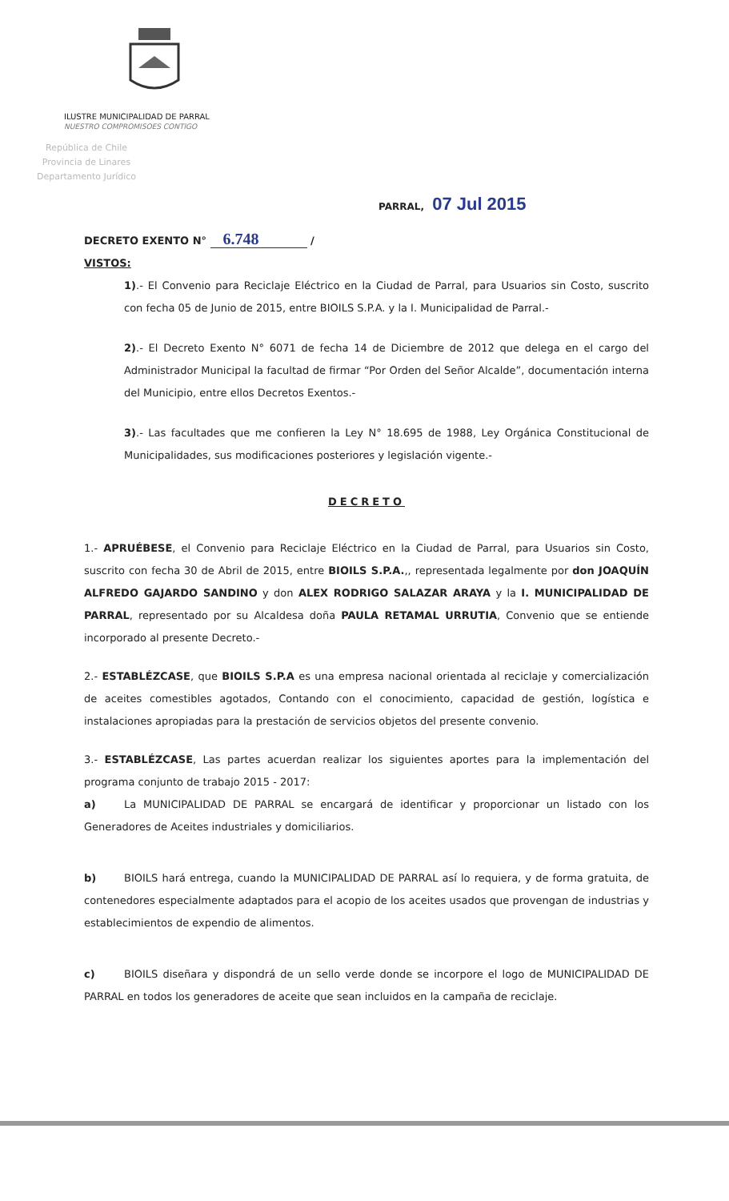ILUSTRE MUNICIPALIDAD DE PARRAL
NUESTRO COMPROMISOES CONTIGO
República de Chile
Provincia de Linares
Departamento Jurídico
PARRAL, 07 Jul 2015
DECRETO EXENTO N° 6.748 /
VISTOS:
1).- El Convenio para Reciclaje Eléctrico en la Ciudad de Parral, para Usuarios sin Costo, suscrito con fecha 05 de Junio de 2015, entre BIOILS S.P.A. y la I. Municipalidad de Parral.-
2).- El Decreto Exento N° 6071 de fecha 14 de Diciembre de 2012 que delega en el cargo del Administrador Municipal la facultad de firmar “Por Orden del Señor Alcalde”, documentación interna del Municipio, entre ellos Decretos Exentos.-
3).- Las facultades que me confieren la Ley N° 18.695 de 1988, Ley Orgánica Constitucional de Municipalidades, sus modificaciones posteriores y legislación vigente.-
DECRETO
1.- APRUÉBESE, el Convenio para Reciclaje Eléctrico en la Ciudad de Parral, para Usuarios sin Costo, suscrito con fecha 30 de Abril de 2015, entre BIOILS S.P.A.,, representada legalmente por don JOAQUÍN ALFREDO GAJARDO SANDINO y don ALEX RODRIGO SALAZAR ARAYA y la I. MUNICIPALIDAD DE PARRAL, representado por su Alcaldesa doña PAULA RETAMAL URRUTIA, Convenio que se entiende incorporado al presente Decreto.-
2.- ESTABLÉZCASE, que BIOILS S.P.A es una empresa nacional orientada al reciclaje y comercialización de aceites comestibles agotados, Contando con el conocimiento, capacidad de gestión, logística e instalaciones apropiadas para la prestación de servicios objetos del presente convenio.
3.- ESTABLÉZCASE, Las partes acuerdan realizar los siguientes aportes para la implementación del programa conjunto de trabajo 2015 - 2017:
a) La MUNICIPALIDAD DE PARRAL se encargará de identificar y proporcionar un listado con los Generadores de Aceites industriales y domiciliarios.
b) BIOILS hará entrega, cuando la MUNICIPALIDAD DE PARRAL así lo requiera, y de forma gratuita, de contenedores especialmente adaptados para el acopio de los aceites usados que provengan de industrias y establecimientos de expendio de alimentos.
c) BIOILS diseñara y dispondrá de un sello verde donde se incorpore el logo de MUNICIPALIDAD DE PARRAL en todos los generadores de aceite que sean incluidos en la campaña de reciclaje.